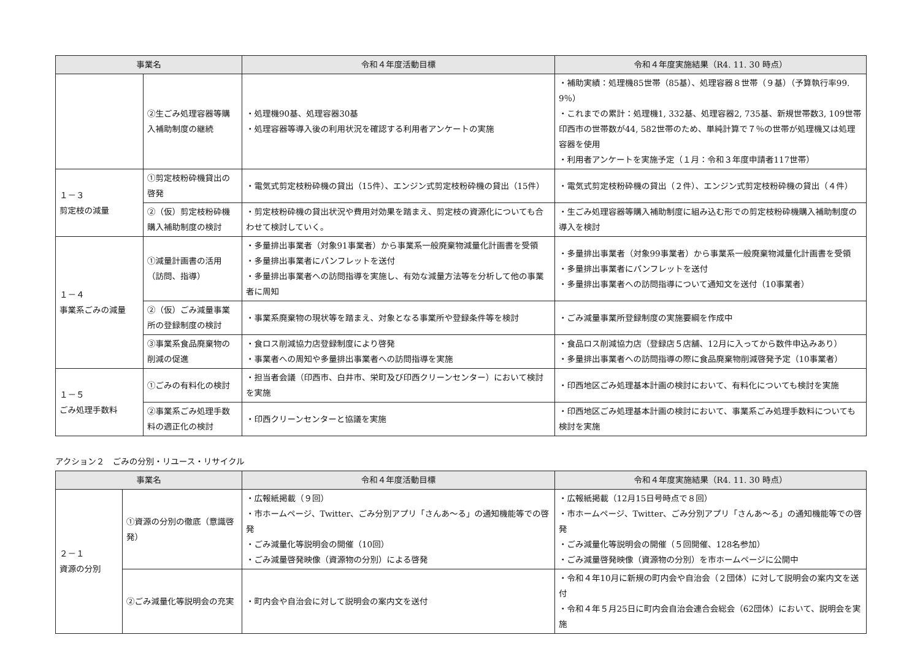| 事業名 | | 令和４年度活動目標 | 令和４年度実施結果（R4. 11. 30 時点） |
| --- | --- | --- | --- |
| | ②生ごみ処理容器等購入補助制度の継続 | ・処理機90基、処理容器30基 ・処理容器等導入後の利用状況を確認する利用者アンケートの実施 | ・補助実績：処理機85世帯（85基）、処理容器８世帯（９基）（予算執行率99. 9％） ・これまでの累計：処理機1, 332基、処理容器2, 735基、新規世帯数3, 109世帯 印西市の世帯数が44, 582世帯のため、単純計算で７％の世帯が処理機又は処理容器を使用 ・利用者アンケートを実施予定（１月：令和３年度申請者117世帯） |
| １－３ 剪定枝の減量 | ①剪定枝粉砕機貸出の啓発 | ・電気式剪定枝粉砕機の貸出（15件）、エンジン式剪定枝粉砕機の貸出（15件） | ・電気式剪定枝粉砕機の貸出（２件）、エンジン式剪定枝粉砕機の貸出（４件） |
| | ②（仮）剪定枝粉砕機購入補助制度の検討 | ・剪定枝粉砕機の貸出状況や費用対効果を踏まえ、剪定枝の資源化についても合わせて検討していく。 | ・生ごみ処理容器等購入補助制度に組み込む形での剪定枝粉砕機購入補助制度の導入を検討 |
| １－４ 事業系ごみの減量 | ①減量計画書の活用（訪問、指導） | ・多量排出事業者（対象91事業者）から事業系一般廃棄物減量化計画書を受領 ・多量排出事業者にパンフレットを送付 ・多量排出事業者への訪問指導を実施し、有効な減量方法等を分析して他の事業者に周知 | ・多量排出事業者（対象99事業者）から事業系一般廃棄物減量化計画書を受領 ・多量排出事業者にパンフレットを送付 ・多量排出事業者への訪問指導について通知文を送付（10事業者） |
| | ②（仮）ごみ減量事業所の登録制度の検討 | ・事業系廃棄物の現状等を踏まえ、対象となる事業所や登録条件等を検討 | ・ごみ減量事業所登録制度の実施要綱を作成中 |
| | ③事業系食品廃棄物の削減の促進 | ・食ロス削減協力店登録制度により啓発 ・事業者への周知や多量排出事業者への訪問指導を実施 | ・食品ロス削減協力店（登録店５店舗、12月に入ってから数件申込みあり） ・多量排出事業者への訪問指導の際に食品廃棄物削減啓発予定（10事業者） |
| １－５ ごみ処理手数料 | ①ごみの有料化の検討 | ・担当者会議（印西市、白井市、栄町及び印西クリーンセンター）において検討を実施 | ・印西地区ごみ処理基本計画の検討において、有料化についても検討を実施 |
| | ②事業系ごみ処理手数料の適正化の検討 | ・印西クリーンセンターと協議を実施 | ・印西地区ごみ処理基本計画の検討において、事業系ごみ処理手数料についても検討を実施 |
アクション２　ごみの分別・リユース・リサイクル
| 事業名 | | 令和４年度活動目標 | 令和４年度実施結果（R4. 11. 30 時点） |
| --- | --- | --- | --- |
| ２－１ 資源の分別 | ①資源の分別の徹底（意識啓発） | ・広報紙掲載（９回） ・市ホームページ、Twitter、ごみ分別アプリ「さんあ～る」の通知機能等での啓発 ・ごみ減量化等説明会の開催（10回） ・ごみ減量啓発映像（資源物の分別）による啓発 | ・広報紙掲載（12月15日号時点で８回） ・市ホームページ、Twitter、ごみ分別アプリ「さんあ～る」の通知機能等での啓発 ・ごみ減量化等説明会の開催（５回開催、128名参加） ・ごみ減量啓発映像（資源物の分別）を市ホームページに公開中 |
| | ②ごみ減量化等説明会の充実 | ・町内会や自治会に対して説明会の案内文を送付 | ・令和４年10月に新規の町内会や自治会（２団体）に対して説明会の案内文を送付 ・令和４年５月25日に町内会自治会連合会総会（62団体）において、説明会を実施 |